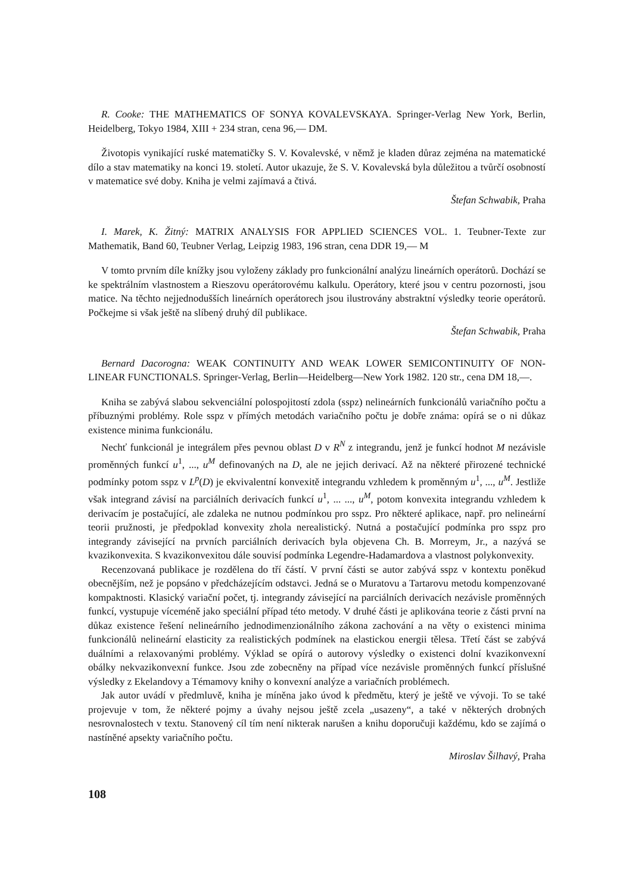R. Cooke: THE MATHEMATICS OF SONYA KOVALEVSKAYA. Springer-Verlag New York, Berlin, Heidelberg, Tokyo 1984, XIII + 234 stran, cena 96,— DM.
Životopis vynikající ruské matematičky S. V. Kovalevské, v němž je kladen důraz zejména na matematické dílo a stav matematiky na konci 19. století. Autor ukazuje, že S. V. Kovalevská byla důležitou a tvůrčí osobností v matematice své doby. Kniha je velmi zajímavá a čtivá.
Štefan Schwabik, Praha
I. Marek, K. Žitný: MATRIX ANALYSIS FOR APPLIED SCIENCES VOL. 1. Teubner-Texte zur Mathematik, Band 60, Teubner Verlag, Leipzig 1983, 196 stran, cena DDR 19,— M
V tomto prvním díle knížky jsou vyloženy základy pro funkcionální analýzu lineárních operátorů. Dochází se ke spektrálním vlastnostem a Rieszovu operátorovému kalkulu. Operátory, které jsou v centru pozornosti, jsou matice. Na těchto nejjednodušších lineárních operátorech jsou ilustrovány abstraktní výsledky teorie operátorů. Počkejme si však ještě na slíbený druhý díl publikace.
Štefan Schwabik, Praha
Bernard Dacorogna: WEAK CONTINUITY AND WEAK LOWER SEMICONTINUITY OF NON-LINEAR FUNCTIONALS. Springer-Verlag, Berlin—Heidelberg—New York 1982. 120 str., cena DM 18,—.
Kniha se zabývá slabou sekvenciální polospojitostí zdola (sspz) nelineárních funkcionálů variačního počtu a příbuznými problémy. Role sspz v přímých metodách variačního počtu je dobře známa: opírá se o ni důkaz existence minima funkcionálu.
Nechť funkcionál je integrálem přes pevnou oblast D v R<sup>N</sup> z integrandu, jenž je funkcí hodnot M nezávisle proměnných funkcí u<sup>1</sup>, ..., u<sup>M</sup> definovaných na D, ale ne jejich derivací. Až na některé přirozené technické podmínky potom sspz v L<sup>p</sup>(D) je ekvivalentní konvexitě integrandu vzhledem k proměnným u<sup>1</sup>, ..., u<sup>M</sup>. Jestliže však integrand závisí na parciálních derivacích funkcí u<sup>1</sup>, ... ..., u<sup>M</sup>, potom konvexita integrandu vzhledem k derivacím je postačující, ale zdaleka ne nutnou podmínkou pro sspz. Pro některé aplikace, např. pro nelineární teorii pružnosti, je předpoklad konvexity zhola nerealistický. Nutná a postačující podmínka pro sspz pro integrandy závisející na prvních parciálních derivacích byla objevena Ch. B. Morreym, Jr., a nazývá se kvazikonvexita. S kvazikonvexitou dále souvisí podmínka Legendre-Hadamardova a vlastnost polykonvexity.
Recenzovaná publikace je rozdělena do tří částí. V první části se autor zabývá sspz v kontextu poněkud obecnějším, než je popsáno v předcházejícím odstavci. Jedná se o Muratovu a Tartarovu metodu kompenzované kompaktnosti. Klasický variační počet, tj. integrandy závisející na parciálních derivacích nezávisle proměnných funkcí, vystupuje víceméně jako speciální případ této metody. V druhé části je aplikována teorie z části první na důkaz existence řešení nelineárního jednodimenzionálního zákona zachování a na věty o existenci minima funkcionálů nelineární elasticity za realistických podmínek na elastickou energii tělesa. Třetí část se zabývá duálními a relaxovanými problémy. Výklad se opírá o autorovy výsledky o existenci dolní kvazikonvexní obálky nekvazikonvexní funkce. Jsou zde zobecněny na případ více nezávisle proměnných funkcí příslušné výsledky z Ekelandovy a Témamovy knihy o konvexní analýze a variačních problémech.
Jak autor uvádí v předmluvě, kniha je míněna jako úvod k předmětu, který je ještě ve vývoji. To se také projevuje v tom, že některé pojmy a úvahy nejsou ještě zcela „usazeny“, a také v některých drobných nesrovnalostech v textu. Stanovený cíl tím není nikterak narušen a knihu doporučuji každému, kdo se zajímá o nastíněné apsekty variačního počtu.
Miroslav Šilhavý, Praha
108